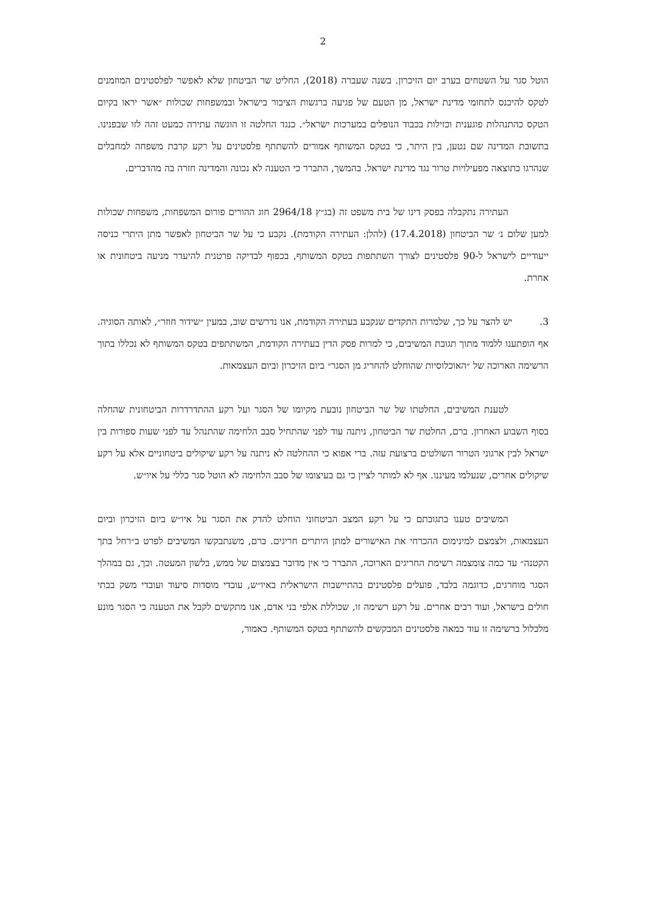2
הוטל סגר על השטחים בערב יום הזיכרון. בשנה שעברה (2018), החליט שר הביטחון שלא לאפשר לפלסטינים המוזמנים לטקס להיכנס לתחומי מדינת ישראל, מן הטעם של פגיעה ברגשות הציבור בישראל ובמשפחות שכולות ״אשר יראו בקיום הטקס כהתנהלות פוגענית וכזילות בכבוד הנופלים במערכות ישראל״. כנגד החלטה זו הוגשה עתירה כמעט זהה לזו שבפנינו. בתשובת המדינה שם נטען, בין היתר, כי בטקס המשותף אמורים להשתתף פלסטינים על רקע קרבת משפחה למחבלים שנהרגו כתוצאה מפעילויות טרור נגד מדינת ישראל. בהמשך, התברר כי הטענה לא נכונה והמדינה חזרה בה מהדברים.
העתירה נתקבלה בפסק דינו של בית משפט זה (בג״ץ 2964/18 חוג ההורים פורום המשפחות, משפחות שכולות למען שלום נ׳ שר הביטחון (17.4.2018) (להלן: העתירה הקודמת). נקבע כי על שר הביטחון לאפשר מתן היתרי כניסה ייעודיים לישראל ל-90 פלסטינים לצורך השתתפות בטקס המשותף, בכפוף לבדיקה פרטנית להיעדר מניעה ביטחונית או אחרת.
3. יש להצר על כך, שלמרות התקדים שנקבע בעתירה הקודמת, אנו נדרשים שוב, במעין ״שידור חוזר״, לאותה הסוגיה. אף הופתענו ללמוד מתוך תגובת המשיבים, כי למרות פסק הדין בעתירה הקודמת, המשתתפים בטקס המשותף לא נכללו בתוך הרשימה הארוכה של ״האוכלוסיות שהוחלט להחריג מן הסגר״ ביום הזיכרון וביום העצמאות.
לטענת המשיבים, החלטתו של שר הביטחון נובעת מקיומו של הסגר ועל רקע ההתדרדרות הביטחונית שהחלה בסוף השבוע האחרון. ברם, החלטת שר הביטחון, ניתנה עוד לפני שהתחיל סבב הלחימה שהתנהל עד לפני שעות ספורות בין ישראל לבין ארגוני הטרור השולטים ברצועת עזה. ברי אפוא כי ההחלטה לא ניתנה על רקע שיקולים ביטחוניים אלא על רקע שיקולים אחרים, שנעלמו מעיננו. אף לא למותר לציין כי גם בעיצומו של סבב הלחימה לא הוטל סגר כללי על איו״ש.
המשיבים טענו בתגובתם כי על רקע המצב הביטחוני הוחלט להדק את הסגר על איו״ש ביום הזיכרון וביום העצמאות, ולצמצם למינימום ההכרחי את האישורים למתן היתרים חריגים. ברם, משנתבקשו המשיבים לפרט ב״רחל בתך הקטנה״ עד כמה צומצמה רשימת החריגים הארוכה, התברר כי אין מדובר בצמצום של ממש, בלשון המעטה. וכך, גם במהלך הסגר מוחרגים, כדוגמה בלבד, פועלים פלסטינים בהתיישבות הישראלית באיו״ש, עובדי מוסדות סיעוד ועובדי משק בבתי חולים בישראל, ועוד רבים אחרים. על רקע רשימה זו, שכוללת אלפי בני אדם, אנו מתקשים לקבל את הטענה כי הסגר מונע מלכלול ברשימה זו עוד כמאה פלסטינים המבקשים להשתתף בטקס המשותף. כאמור,